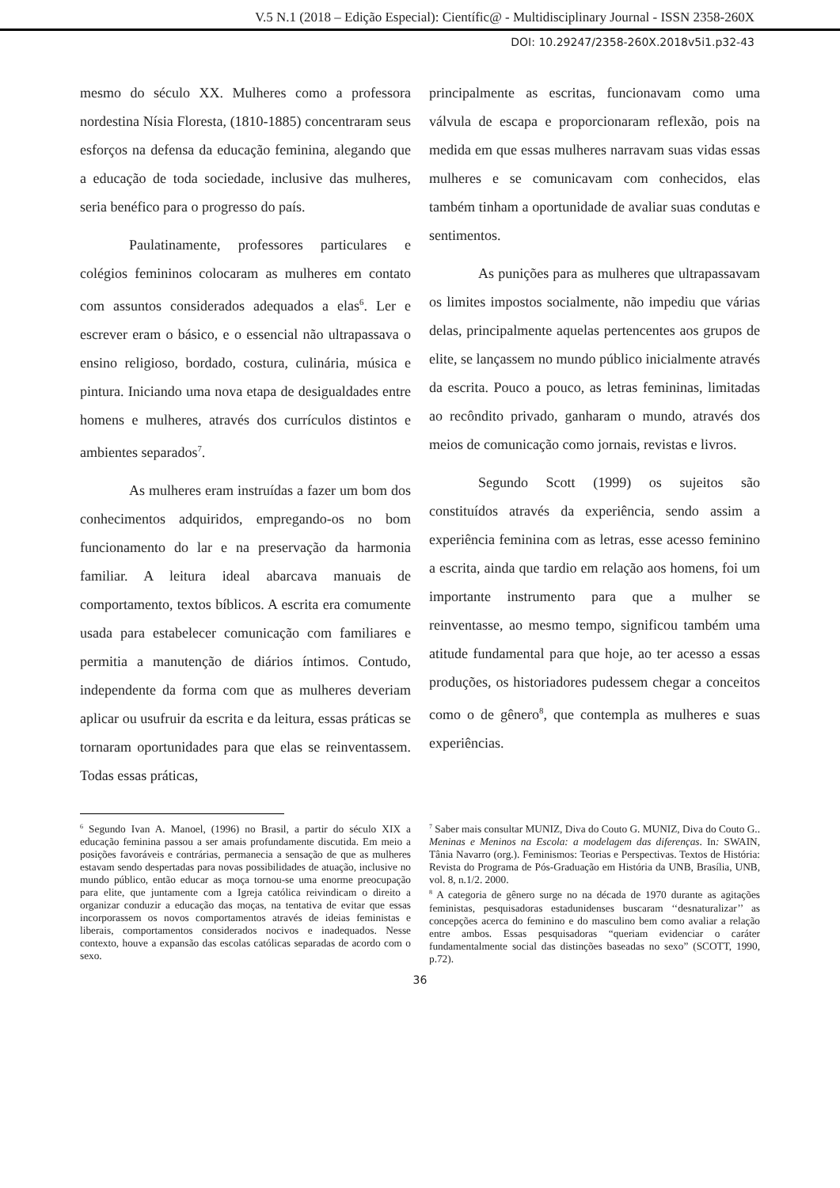V.5 N.1 (2018 – Edição Especial): Científic@ - Multidisciplinary Journal - ISSN 2358-260X
DOI: 10.29247/2358-260X.2018v5i1.p32-43
mesmo do século XX. Mulheres como a professora nordestina Nísia Floresta, (1810-1885) concentraram seus esforços na defensa da educação feminina, alegando que a educação de toda sociedade, inclusive das mulheres, seria benéfico para o progresso do país.
Paulatinamente, professores particulares e colégios femininos colocaram as mulheres em contato com assuntos considerados adequados a elas<sup>6</sup>. Ler e escrever eram o básico, e o essencial não ultrapassava o ensino religioso, bordado, costura, culinária, música e pintura. Iniciando uma nova etapa de desigualdades entre homens e mulheres, através dos currículos distintos e ambientes separados<sup>7</sup>.
As mulheres eram instruídas a fazer um bom dos conhecimentos adquiridos, empregando-os no bom funcionamento do lar e na preservação da harmonia familiar. A leitura ideal abarcava manuais de comportamento, textos bíblicos. A escrita era comumente usada para estabelecer comunicação com familiares e permitia a manutenção de diários íntimos. Contudo, independente da forma com que as mulheres deveriam aplicar ou usufruir da escrita e da leitura, essas práticas se tornaram oportunidades para que elas se reinventassem. Todas essas práticas,
principalmente as escritas, funcionavam como uma válvula de escapa e proporcionaram reflexão, pois na medida em que essas mulheres narravam suas vidas essas mulheres e se comunicavam com conhecidos, elas também tinham a oportunidade de avaliar suas condutas e sentimentos.
As punições para as mulheres que ultrapassavam os limites impostos socialmente, não impediu que várias delas, principalmente aquelas pertencentes aos grupos de elite, se lançassem no mundo público inicialmente através da escrita. Pouco a pouco, as letras femininas, limitadas ao recôndito privado, ganharam o mundo, através dos meios de comunicação como jornais, revistas e livros.
Segundo Scott (1999) os sujeitos são constituídos através da experiência, sendo assim a experiência feminina com as letras, esse acesso feminino a escrita, ainda que tardio em relação aos homens, foi um importante instrumento para que a mulher se reinventasse, ao mesmo tempo, significou também uma atitude fundamental para que hoje, ao ter acesso a essas produções, os historiadores pudessem chegar a conceitos como o de gênero<sup>8</sup>, que contempla as mulheres e suas experiências.
<sup>6</sup> Segundo Ivan A. Manoel, (1996) no Brasil, a partir do século XIX a educação feminina passou a ser amais profundamente discutida. Em meio a posições favoráveis e contrárias, permanecia a sensação de que as mulheres estavam sendo despertadas para novas possibilidades de atuação, inclusive no mundo público, então educar as moça tornou-se uma enorme preocupação para elite, que juntamente com a Igreja católica reivindicam o direito a organizar conduzir a educação das moças, na tentativa de evitar que essas incorporassem os novos comportamentos através de ideias feministas e liberais, comportamentos considerados nocivos e inadequados. Nesse contexto, houve a expansão das escolas católicas separadas de acordo com o sexo.
<sup>7</sup> Saber mais consultar MUNIZ, Diva do Couto G. MUNIZ, Diva do Couto G.. Meninas e Meninos na Escola: a modelagem das diferenças. In: SWAIN, Tânia Navarro (org.). Feminismos: Teorias e Perspectivas. Textos de História: Revista do Programa de Pós-Graduação em História da UNB, Brasília, UNB, vol. 8, n.1/2. 2000.
<sup>8</sup> A categoria de gênero surge no na década de 1970 durante as agitações feministas, pesquisadoras estadunidenses buscaram ‘‘desnaturalizar’’ as concepções acerca do feminino e do masculino bem como avaliar a relação entre ambos. Essas pesquisadoras “queriam evidenciar o caráter fundamentalmente social das distinções baseadas no sexo” (SCOTT, 1990, p.72).
36